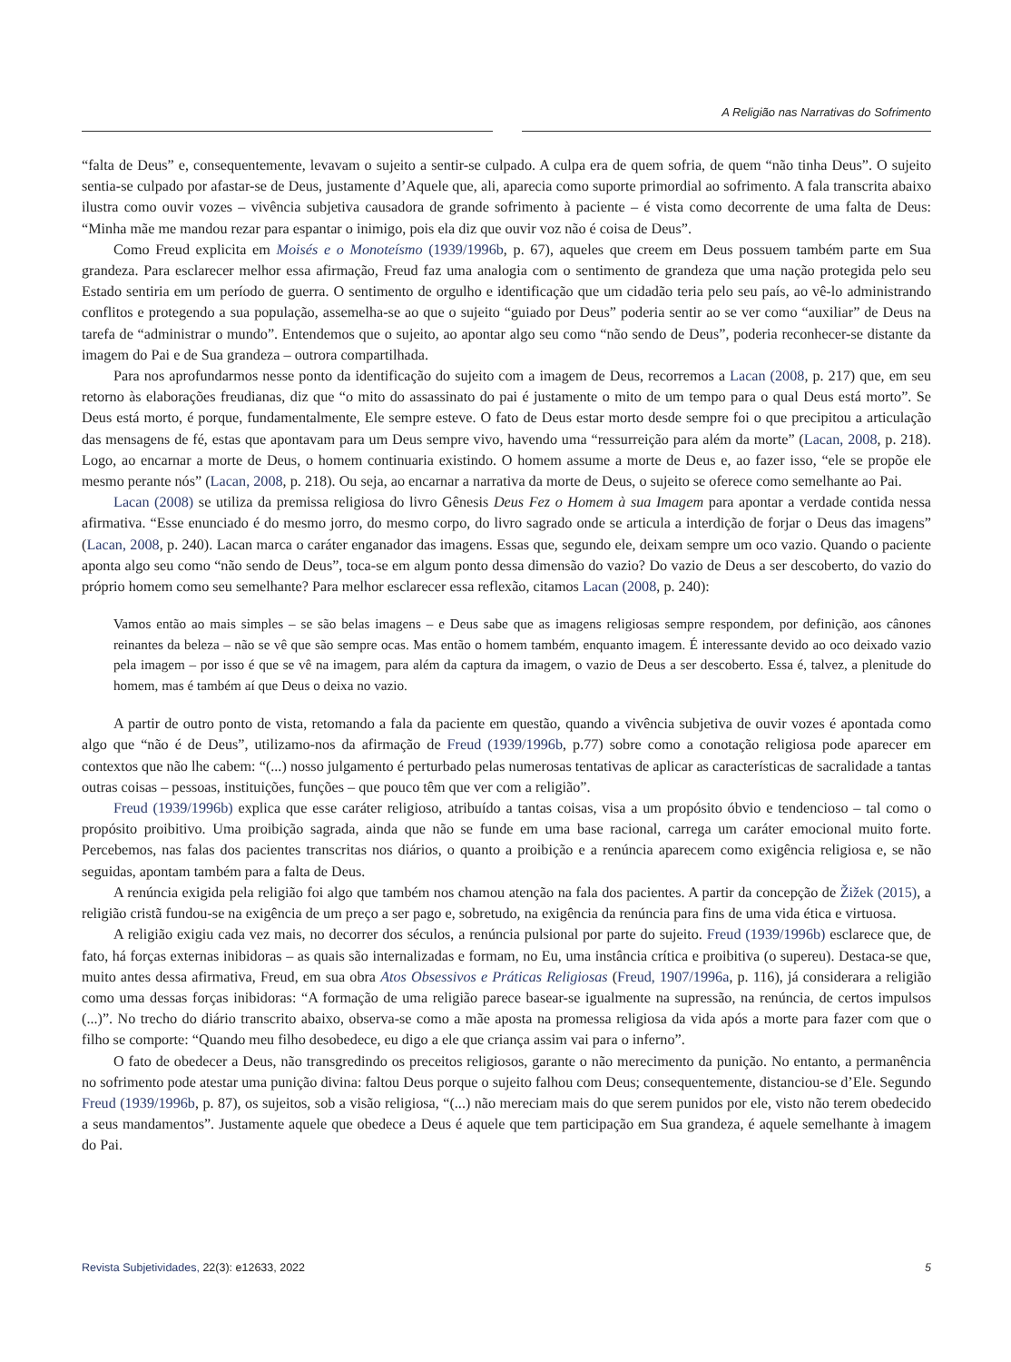A Religião nas Narrativas do Sofrimento
“falta de Deus” e, consequentemente, levavam o sujeito a sentir-se culpado. A culpa era de quem sofria, de quem “não tinha Deus”. O sujeito sentia-se culpado por afastar-se de Deus, justamente d’Aquele que, ali, aparecia como suporte primordial ao sofrimento. A fala transcrita abaixo ilustra como ouvir vozes – vivência subjetiva causadora de grande sofrimento à paciente – é vista como decorrente de uma falta de Deus: “Minha mãe me mandou rezar para espantar o inimigo, pois ela diz que ouvir voz não é coisa de Deus”.
Como Freud explicita em Moisés e o Monoteísmo (1939/1996b, p. 67), aqueles que creem em Deus possuem também parte em Sua grandeza. Para esclarecer melhor essa afirmação, Freud faz uma analogia com o sentimento de grandeza que uma nação protegida pelo seu Estado sentiria em um período de guerra. O sentimento de orgulho e identificação que um cidadão teria pelo seu país, ao vê-lo administrando conflitos e protegendo a sua população, assemelha-se ao que o sujeito “guiado por Deus” poderia sentir ao se ver como “auxiliar” de Deus na tarefa de “administrar o mundo”. Entendemos que o sujeito, ao apontar algo seu como “não sendo de Deus”, poderia reconhecer-se distante da imagem do Pai e de Sua grandeza – outrora compartilhada.
Para nos aprofundarmos nesse ponto da identificação do sujeito com a imagem de Deus, recorremos a Lacan (2008, p. 217) que, em seu retorno às elaborações freudianas, diz que “o mito do assassinato do pai é justamente o mito de um tempo para o qual Deus está morto”. Se Deus está morto, é porque, fundamentalmente, Ele sempre esteve. O fato de Deus estar morto desde sempre foi o que precipitou a articulação das mensagens de fé, estas que apontavam para um Deus sempre vivo, havendo uma “ressurreição para além da morte” (Lacan, 2008, p. 218). Logo, ao encarnar a morte de Deus, o homem continuaria existindo. O homem assume a morte de Deus e, ao fazer isso, “ele se propõe ele mesmo perante nós” (Lacan, 2008, p. 218). Ou seja, ao encarnar a narrativa da morte de Deus, o sujeito se oferece como semelhante ao Pai.
Lacan (2008) se utiliza da premissa religiosa do livro Gênesis Deus Fez o Homem à sua Imagem para apontar a verdade contida nessa afirmativa. “Esse enunciado é do mesmo jorro, do mesmo corpo, do livro sagrado onde se articula a interdição de forjar o Deus das imagens” (Lacan, 2008, p. 240). Lacan marca o caráter enganador das imagens. Essas que, segundo ele, deixam sempre um oco vazio. Quando o paciente aponta algo seu como “não sendo de Deus”, toca-se em algum ponto dessa dimensão do vazio? Do vazio de Deus a ser descoberto, do vazio do próprio homem como seu semelhante? Para melhor esclarecer essa reflexão, citamos Lacan (2008, p. 240):
Vamos então ao mais simples – se são belas imagens – e Deus sabe que as imagens religiosas sempre respondem, por definição, aos cânones reinantes da beleza – não se vê que são sempre ocas. Mas então o homem também, enquanto imagem. É interessante devido ao oco deixado vazio pela imagem – por isso é que se vê na imagem, para além da captura da imagem, o vazio de Deus a ser descoberto. Essa é, talvez, a plenitude do homem, mas é também aí que Deus o deixa no vazio.
A partir de outro ponto de vista, retomando a fala da paciente em questão, quando a vivência subjetiva de ouvir vozes é apontada como algo que “não é de Deus”, utilizamo-nos da afirmação de Freud (1939/1996b, p.77) sobre como a conotação religiosa pode aparecer em contextos que não lhe cabem: “(...) nosso julgamento é perturbado pelas numerosas tentativas de aplicar as características de sacralidade a tantas outras coisas – pessoas, instituições, funções – que pouco têm que ver com a religião”.
Freud (1939/1996b) explica que esse caráter religioso, atribuído a tantas coisas, visa a um propósito óbvio e tendencioso – tal como o propósito proibitivo. Uma proibição sagrada, ainda que não se funde em uma base racional, carrega um caráter emocional muito forte. Percebemos, nas falas dos pacientes transcritas nos diários, o quanto a proibição e a renúncia aparecem como exigência religiosa e, se não seguidas, apontam também para a falta de Deus.
A renúncia exigida pela religião foi algo que também nos chamou atenção na fala dos pacientes. A partir da concepção de Žižek (2015), a religião cristã fundou-se na exigência de um preço a ser pago e, sobretudo, na exigência da renúncia para fins de uma vida ética e virtuosa.
A religião exigiu cada vez mais, no decorrer dos séculos, a renúncia pulsional por parte do sujeito. Freud (1939/1996b) esclarece que, de fato, há forças externas inibidoras – as quais são internalizadas e formam, no Eu, uma instância crítica e proibitiva (o supereu). Destaca-se que, muito antes dessa afirmativa, Freud, em sua obra Atos Obsessivos e Práticas Religiosas (Freud, 1907/1996a, p. 116), já considerara a religião como uma dessas forças inibidoras: “A formação de uma religião parece basear-se igualmente na supressão, na renúncia, de certos impulsos (...)”. No trecho do diário transcrito abaixo, observa-se como a mãe aposta na promessa religiosa da vida após a morte para fazer com que o filho se comporte: “Quando meu filho desobedece, eu digo a ele que criança assim vai para o inferno”.
O fato de obedecer a Deus, não transgredindo os preceitos religiosos, garante o não merecimento da punição. No entanto, a permanência no sofrimento pode atestar uma punição divina: faltou Deus porque o sujeito falhou com Deus; consequentemente, distanciou-se d’Ele. Segundo Freud (1939/1996b, p. 87), os sujeitos, sob a visão religiosa, “(...) não mereciam mais do que serem punidos por ele, visto não terem obedecido a seus mandamentos”. Justamente aquele que obedece a Deus é aquele que tem participação em Sua grandeza, é aquele semelhante à imagem do Pai.
Revista Subjetividades, 22(3): e12633, 2022 5